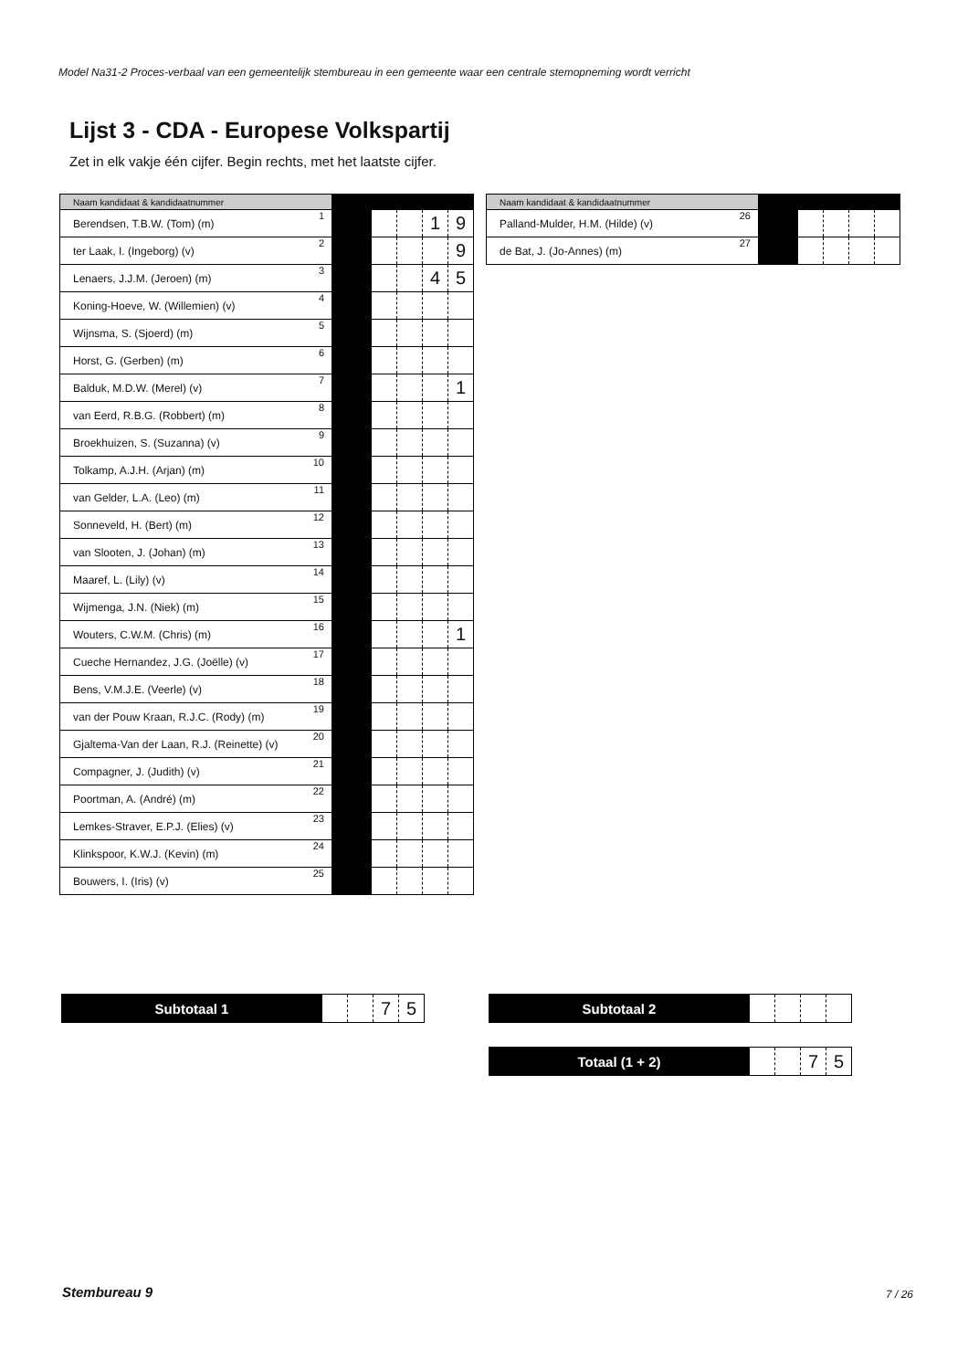Model Na31-2 Proces-verbaal van een gemeentelijk stembureau in een gemeente waar een centrale stemopneming wordt verricht
Lijst 3 - CDA - Europese Volkspartij
Zet in elk vakje één cijfer. Begin rechts, met het laatste cijfer.
| Naam kandidaat & kandidaatnummer | | | | | | |
| --- | --- | --- | --- | --- | --- | --- |
| Berendsen, T.B.W. (Tom) (m) | 1 | | | | 1 | 9 |
| ter Laak, I. (Ingeborg) (v) | 2 | | | | | 9 |
| Lenaers, J.J.M. (Jeroen) (m) | 3 | | | | 4 | 5 |
| Koning-Hoeve, W. (Willemien) (v) | 4 | | | | | |
| Wijnsma, S. (Sjoerd) (m) | 5 | | | | | |
| Horst, G. (Gerben) (m) | 6 | | | | | |
| Balduk, M.D.W. (Merel) (v) | 7 | | | | | 1 |
| van Eerd, R.B.G. (Robbert) (m) | 8 | | | | | |
| Broekhuizen, S. (Suzanna) (v) | 9 | | | | | |
| Tolkamp, A.J.H. (Arjan) (m) | 10 | | | | | |
| van Gelder, L.A. (Leo) (m) | 11 | | | | | |
| Sonneveld, H. (Bert) (m) | 12 | | | | | |
| van Slooten, J. (Johan) (m) | 13 | | | | | |
| Maaref, L. (Lily) (v) | 14 | | | | | |
| Wijmenga, J.N. (Niek) (m) | 15 | | | | | |
| Wouters, C.W.M. (Chris) (m) | 16 | | | | | 1 |
| Cueche Hernandez, J.G. (Joëlle) (v) | 17 | | | | | |
| Bens, V.M.J.E. (Veerle) (v) | 18 | | | | | |
| van der Pouw Kraan, R.J.C. (Rody) (m) | 19 | | | | | |
| Gjaltema-Van der Laan, R.J. (Reinette) (v) | 20 | | | | | |
| Compagner, J. (Judith) (v) | 21 | | | | | |
| Poortman, A. (André) (m) | 22 | | | | | |
| Lemkes-Straver, E.P.J. (Elies) (v) | 23 | | | | | |
| Klinkspoor, K.W.J. (Kevin) (m) | 24 | | | | | |
| Bouwers, I. (Iris) (v) | 25 | | | | | |
| Naam kandidaat & kandidaatnummer | | | | | | |
| --- | --- | --- | --- | --- | --- | --- |
| Palland-Mulder, H.M. (Hilde) (v) | 26 | | | | | |
| de Bat, J. (Jo-Annes) (m) | 27 | | | | | |
| Subtotaal 1 | | | 7 | 5 |
| Subtotaal 2 | | | | |
| Totaal (1 + 2) | | | 7 | 5 |
Stembureau 9 7 / 26